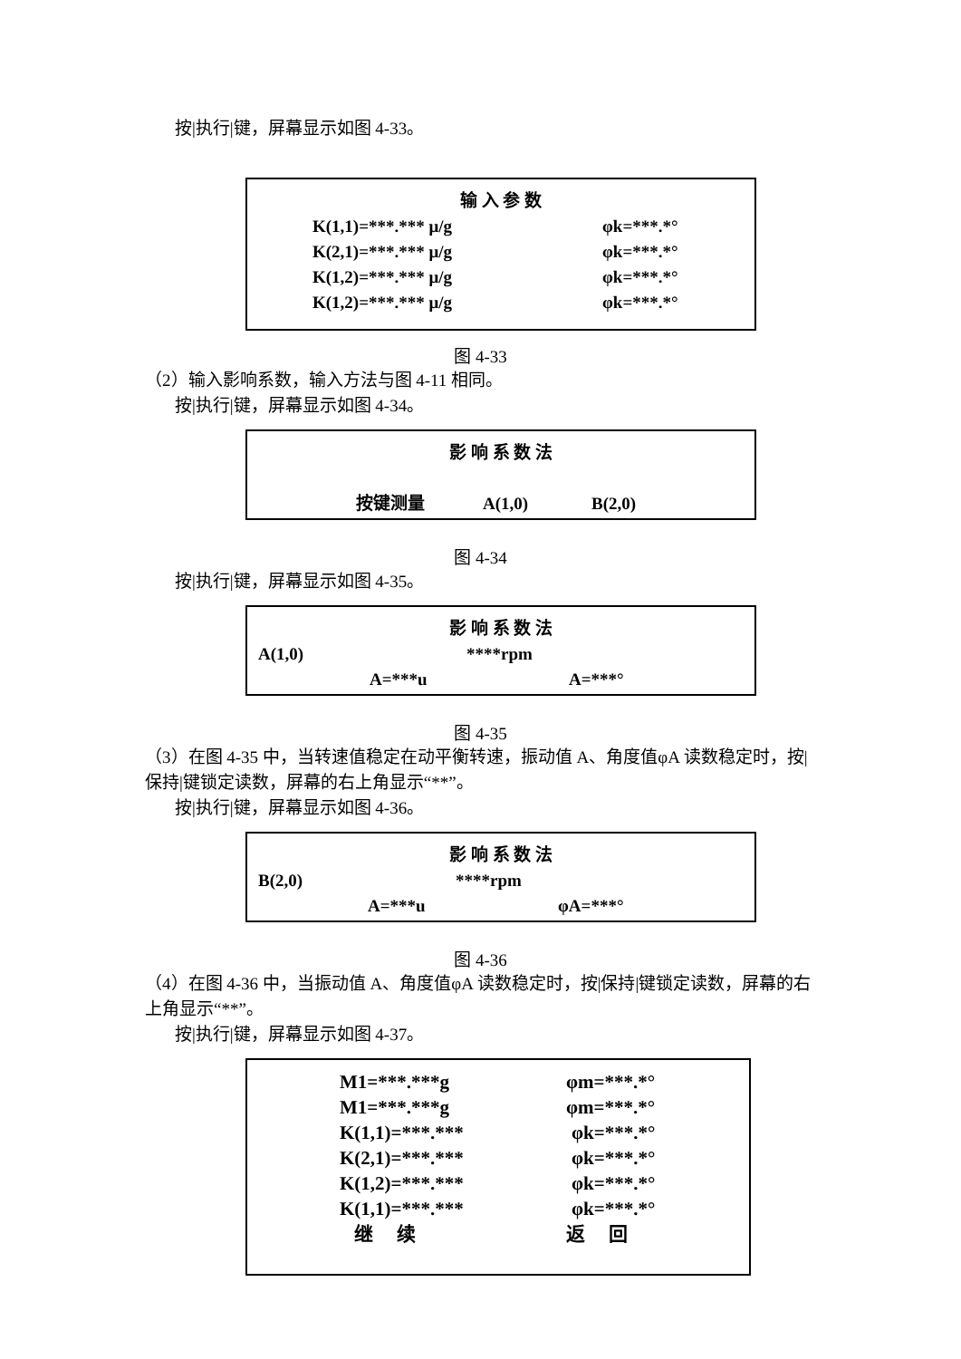按|执行|键，屏幕显示如图 4-33。
输 入 参 数
K(1,1)=***.*** μ/g φk=***.*°
K(2,1)=***.*** μ/g φk=***.*°
K(1,2)=***.*** μ/g φk=***.*°
K(1,2)=***.*** μ/g φk=***.*°
图 4-33
（2）输入影响系数，输入方法与图 4-11 相同。
按|执行|键，屏幕显示如图 4-34。
影 响 系 数 法
按键测量 A(1,0) B(2,0)
图 4-34
按|执行|键，屏幕显示如图 4-35。
影 响 系 数 法
A(1,0) ****rpm
A=***u A=***°
图 4-35
（3）在图 4-35 中，当转速值稳定在动平衡转速，振动值 A、角度值φA 读数稳定时，按|保持|键锁定读数，屏幕的右上角显示“**”。
按|执行|键，屏幕显示如图 4-36。
影 响 系 数 法
B(2,0) ****rpm
A=***u φA=***°
图 4-36
（4）在图 4-36 中，当振动值 A、角度值φA 读数稳定时，按|保持|键锁定读数，屏幕的右上角显示“**”。
按|执行|键，屏幕显示如图 4-37。
M1=***.***g φm=***.*°
M1=***.***g φm=***.*°
K(1,1)=***.*** φk=***.*°
K(2,1)=***.*** φk=***.*°
K(1,2)=***.*** φk=***.*°
K(1,1)=***.*** φk=***.*°
继　 续 返　 回